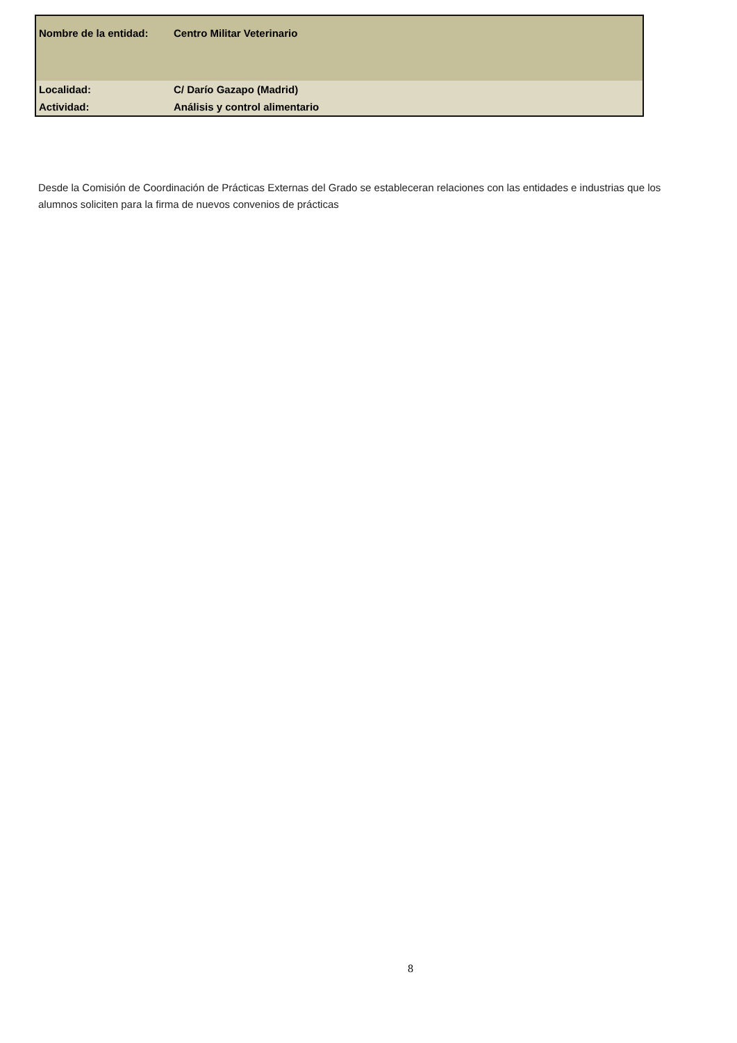| Nombre de la entidad: | Centro Militar Veterinario |
| Localidad: | C/ Darío Gazapo (Madrid) |
| Actividad: | Análisis y control alimentario |
Desde la Comisión de Coordinación de Prácticas Externas del Grado se estableceran relaciones con las entidades e industrias que los alumnos soliciten para la firma de nuevos convenios de prácticas
8